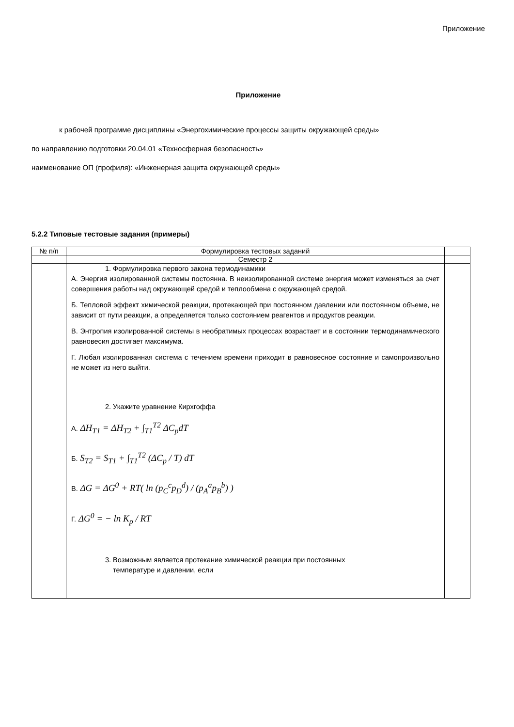Приложение
Приложение
к рабочей программе дисциплины «Энергохимические процессы защиты окружающей среды»
по направлению подготовки 20.04.01 «Техносферная безопасность»
наименование ОП (профиля): «Инженерная защита окружающей среды»
5.2.2 Типовые тестовые задания (примеры)
| № п/п | Формулировка тестовых заданий | |
| | Семестр 2 | |
| | 1. Формулировка первого закона термодинамики А. Энергия изолированной системы постоянна. В неизолированной системе энергия может изменяться за счет совершения работы над окружающей средой и теплообмена с окружающей средой. Б. Тепловой эффект химической реакции, протекающей при постоянном давлении или постоянном объеме, не зависит от пути реакции, а определяется только состоянием реагентов и продуктов реакции. В. Энтропия изолированной системы в необратимых процессах возрастает и в состоянии термодинамического равновесия достигает максимума. Г. Любая изолированная система с течением времени приходит в равновесное состояние и самопроизвольно не может из него выйти. 2. Укажите уравнение Кирхгоффа А. ΔH<sub>T1</sub> = ΔH<sub>T2</sub> + ∫<sub>T1</sub><sup>T2</sup> ΔC<sub>p</sub>dT Б. S<sub>T2</sub> = S<sub>T1</sub> + ∫<sub>T1</sub><sup>T2</sup> (ΔC<sub>p</sub> / T) dT В. ΔG = ΔG<sup>0</sup> + RT( ln (p<sub>C</sub><sup>c</sup>p<sub>D</sub><sup>d</sup>) / (p<sub>A</sub><sup>a</sup>p<sub>B</sub><sup>b</sup>) ) Г. ΔG<sup>0</sup> = − ln K<sub>p</sub> / RT 3. Возможным является протекание химической реакции при постоянных температуре и давлении, если | |